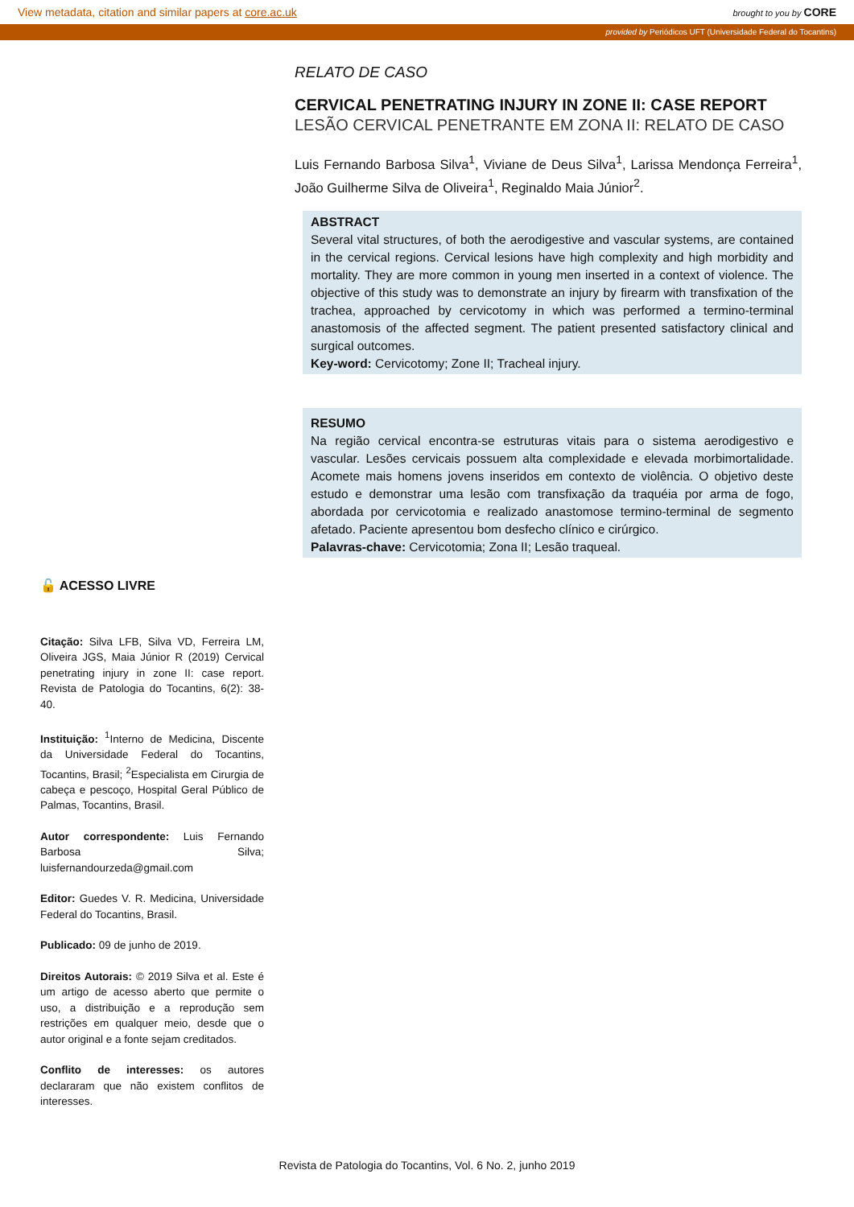View metadata, citation and similar papers at core.ac.uk brought to you by CORE
provided by Periódicos UFT (Universidade Federal do Tocantins)
RELATO DE CASO
CERVICAL PENETRATING INJURY IN ZONE II: CASE REPORT
LESÃO CERVICAL PENETRANTE EM ZONA II: RELATO DE CASO
Luis Fernando Barbosa Silva<sup>1</sup>, Viviane de Deus Silva<sup>1</sup>, Larissa Mendonça Ferreira<sup>1</sup>, João Guilherme Silva de Oliveira<sup>1</sup>, Reginaldo Maia Júnior<sup>2</sup>.
ABSTRACT
Several vital structures, of both the aerodigestive and vascular systems, are contained in the cervical regions. Cervical lesions have high complexity and high morbidity and mortality. They are more common in young men inserted in a context of violence. The objective of this study was to demonstrate an injury by firearm with transfixation of the trachea, approached by cervicotomy in which was performed a termino-terminal anastomosis of the affected segment. The patient presented satisfactory clinical and surgical outcomes.
Key-word: Cervicotomy; Zone II; Tracheal injury.
RESUMO
Na região cervical encontra-se estruturas vitais para o sistema aerodigestivo e vascular. Lesões cervicais possuem alta complexidade e elevada morbimortalidade. Acomete mais homens jovens inseridos em contexto de violência. O objetivo deste estudo e demonstrar uma lesão com transfixação da traquéia por arma de fogo, abordada por cervicotomia e realizado anastomose termino-terminal de segmento afetado. Paciente apresentou bom desfecho clínico e cirúrgico.
Palavras-chave: Cervicotomia; Zona II; Lesão traqueal.
🔓 ACESSO LIVRE
Citação: Silva LFB, Silva VD, Ferreira LM, Oliveira JGS, Maia Júnior R (2019) Cervical penetrating injury in zone II: case report. Revista de Patologia do Tocantins, 6(2): 38-40.
Instituição: <sup>1</sup>Interno de Medicina, Discente da Universidade Federal do Tocantins, Tocantins, Brasil; <sup>2</sup>Especialista em Cirurgia de cabeça e pescoço, Hospital Geral Público de Palmas, Tocantins, Brasil.
Autor correspondente: Luis Fernando Barbosa Silva; luisfernandourzeda@gmail.com
Editor: Guedes V. R. Medicina, Universidade Federal do Tocantins, Brasil.
Publicado: 09 de junho de 2019.
Direitos Autorais: © 2019 Silva et al. Este é um artigo de acesso aberto que permite o uso, a distribuição e a reprodução sem restrições em qualquer meio, desde que o autor original e a fonte sejam creditados.
Conflito de interesses: os autores declararam que não existem conflitos de interesses.
Revista de Patologia do Tocantins, Vol. 6 No. 2, junho 2019